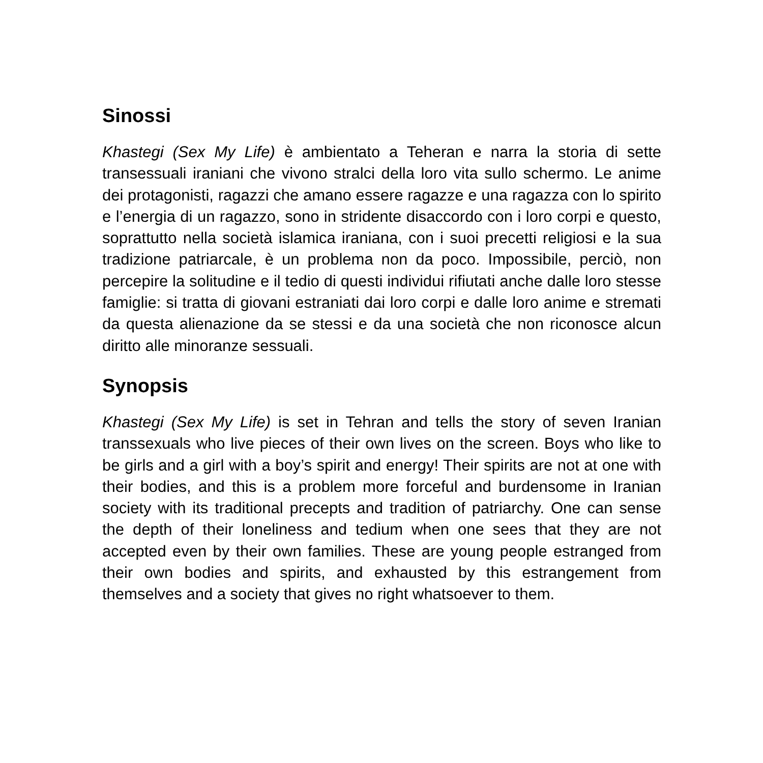Sinossi
Khastegi (Sex My Life) è ambientato a Teheran e narra la storia di sette transessuali iraniani che vivono stralci della loro vita sullo schermo. Le anime dei protagonisti, ragazzi che amano essere ragazze e una ragazza con lo spirito e l’energia di un ragazzo, sono in stridente disaccordo con i loro corpi e questo, soprattutto nella società islamica iraniana, con i suoi precetti religiosi e la sua tradizione patriarcale, è un problema non da poco. Impossibile, perciò, non percepire la solitudine e il tedio di questi individui rifiutati anche dalle loro stesse famiglie: si tratta di giovani estraniati dai loro corpi e dalle loro anime e stremati da questa alienazione da se stessi e da una società che non riconosce alcun diritto alle minoranze sessuali.
Synopsis
Khastegi (Sex My Life) is set in Tehran and tells the story of seven Iranian transsexuals who live pieces of their own lives on the screen. Boys who like to be girls and a girl with a boy’s spirit and energy! Their spirits are not at one with their bodies, and this is a problem more forceful and burdensome in Iranian society with its traditional precepts and tradition of patriarchy. One can sense the depth of their loneliness and tedium when one sees that they are not accepted even by their own families. These are young people estranged from their own bodies and spirits, and exhausted by this estrangement from themselves and a society that gives no right whatsoever to them.